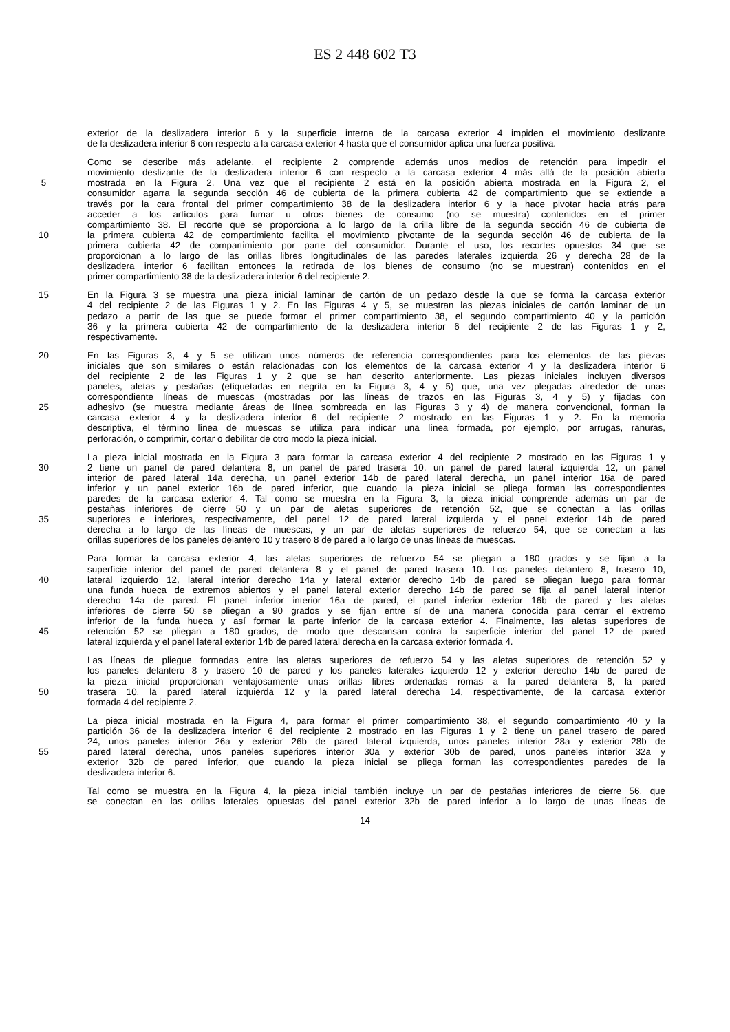ES 2 448 602 T3
exterior de la deslizadera interior 6 y la superficie interna de la carcasa exterior 4 impiden el movimiento deslizante
de la deslizadera interior 6 con respecto a la carcasa exterior 4 hasta que el consumidor aplica una fuerza positiva.
Como se describe más adelante, el recipiente 2 comprende además unos medios de retención para impedir el
movimiento deslizante de la deslizadera interior 6 con respecto a la carcasa exterior 4 más allá de la posición abierta
5 mostrada en la Figura 2. Una vez que el recipiente 2 está en la posición abierta mostrada en la Figura 2, el
consumidor agarra la segunda sección 46 de cubierta de la primera cubierta 42 de compartimiento que se extiende a
través por la cara frontal del primer compartimiento 38 de la deslizadera interior 6 y la hace pivotar hacia atrás para
acceder a los artículos para fumar u otros bienes de consumo (no se muestra) contenidos en el primer
compartimiento 38. El recorte que se proporciona a lo largo de la orilla libre de la segunda sección 46 de cubierta de
10 la primera cubierta 42 de compartimiento facilita el movimiento pivotante de la segunda sección 46 de cubierta de la
primera cubierta 42 de compartimiento por parte del consumidor. Durante el uso, los recortes opuestos 34 que se
proporcionan a lo largo de las orillas libres longitudinales de las paredes laterales izquierda 26 y derecha 28 de la
deslizadera interior 6 facilitan entonces la retirada de los bienes de consumo (no se muestran) contenidos en el
primer compartimiento 38 de la deslizadera interior 6 del recipiente 2.
15 En la Figura 3 se muestra una pieza inicial laminar de cartón de un pedazo desde la que se forma la carcasa exterior
4 del recipiente 2 de las Figuras 1 y 2. En las Figuras 4 y 5, se muestran las piezas iniciales de cartón laminar de un
pedazo a partir de las que se puede formar el primer compartimiento 38, el segundo compartimiento 40 y la partición
36 y la primera cubierta 42 de compartimiento de la deslizadera interior 6 del recipiente 2 de las Figuras 1 y 2,
respectivamente.
20 En las Figuras 3, 4 y 5 se utilizan unos números de referencia correspondientes para los elementos de las piezas
iniciales que son similares o están relacionadas con los elementos de la carcasa exterior 4 y la deslizadera interior 6
del recipiente 2 de las Figuras 1 y 2 que se han descrito anteriormente. Las piezas iniciales incluyen diversos
paneles, aletas y pestañas (etiquetadas en negrita en la Figura 3, 4 y 5) que, una vez plegadas alrededor de unas
correspondiente líneas de muescas (mostradas por las líneas de trazos en las Figuras 3, 4 y 5) y fijadas con
25 adhesivo (se muestra mediante áreas de línea sombreada en las Figuras 3 y 4) de manera convencional, forman la
carcasa exterior 4 y la deslizadera interior 6 del recipiente 2 mostrado en las Figuras 1 y 2. En la memoria
descriptiva, el término línea de muescas se utiliza para indicar una línea formada, por ejemplo, por arrugas, ranuras,
perforación, o comprimir, cortar o debilitar de otro modo la pieza inicial.
La pieza inicial mostrada en la Figura 3 para formar la carcasa exterior 4 del recipiente 2 mostrado en las Figuras 1 y
30 2 tiene un panel de pared delantera 8, un panel de pared trasera 10, un panel de pared lateral izquierda 12, un panel
interior de pared lateral 14a derecha, un panel exterior 14b de pared lateral derecha, un panel interior 16a de pared
inferior y un panel exterior 16b de pared inferior, que cuando la pieza inicial se pliega forman las correspondientes
paredes de la carcasa exterior 4. Tal como se muestra en la Figura 3, la pieza inicial comprende además un par de
pestañas inferiores de cierre 50 y un par de aletas superiores de retención 52, que se conectan a las orillas
35 superiores e inferiores, respectivamente, del panel 12 de pared lateral izquierda y el panel exterior 14b de pared
derecha a lo largo de las líneas de muescas, y un par de aletas superiores de refuerzo 54, que se conectan a las
orillas superiores de los paneles delantero 10 y trasero 8 de pared a lo largo de unas líneas de muescas.
Para formar la carcasa exterior 4, las aletas superiores de refuerzo 54 se pliegan a 180 grados y se fijan a la
superficie interior del panel de pared delantera 8 y el panel de pared trasera 10. Los paneles delantero 8, trasero 10,
40 lateral izquierdo 12, lateral interior derecho 14a y lateral exterior derecho 14b de pared se pliegan luego para formar
una funda hueca de extremos abiertos y el panel lateral exterior derecho 14b de pared se fija al panel lateral interior
derecho 14a de pared. El panel inferior interior 16a de pared, el panel inferior exterior 16b de pared y las aletas
inferiores de cierre 50 se pliegan a 90 grados y se fijan entre sí de una manera conocida para cerrar el extremo
inferior de la funda hueca y así formar la parte inferior de la carcasa exterior 4. Finalmente, las aletas superiores de
45 retención 52 se pliegan a 180 grados, de modo que descansan contra la superficie interior del panel 12 de pared
lateral izquierda y el panel lateral exterior 14b de pared lateral derecha en la carcasa exterior formada 4.
Las líneas de pliegue formadas entre las aletas superiores de refuerzo 54 y las aletas superiores de retención 52 y
los paneles delantero 8 y trasero 10 de pared y los paneles laterales izquierdo 12 y exterior derecho 14b de pared de
la pieza inicial proporcionan ventajosamente unas orillas libres ordenadas romas a la pared delantera 8, la pared
50 trasera 10, la pared lateral izquierda 12 y la pared lateral derecha 14, respectivamente, de la carcasa exterior
formada 4 del recipiente 2.
La pieza inicial mostrada en la Figura 4, para formar el primer compartimiento 38, el segundo compartimiento 40 y la
partición 36 de la deslizadera interior 6 del recipiente 2 mostrado en las Figuras 1 y 2 tiene un panel trasero de pared
24, unos paneles interior 26a y exterior 26b de pared lateral izquierda, unos paneles interior 28a y exterior 28b de
55 pared lateral derecha, unos paneles superiores interior 30a y exterior 30b de pared, unos paneles interior 32a y
exterior 32b de pared inferior, que cuando la pieza inicial se pliega forman las correspondientes paredes de la
deslizadera interior 6.
Tal como se muestra en la Figura 4, la pieza inicial también incluye un par de pestañas inferiores de cierre 56, que
se conectan en las orillas laterales opuestas del panel exterior 32b de pared inferior a lo largo de unas líneas de
14